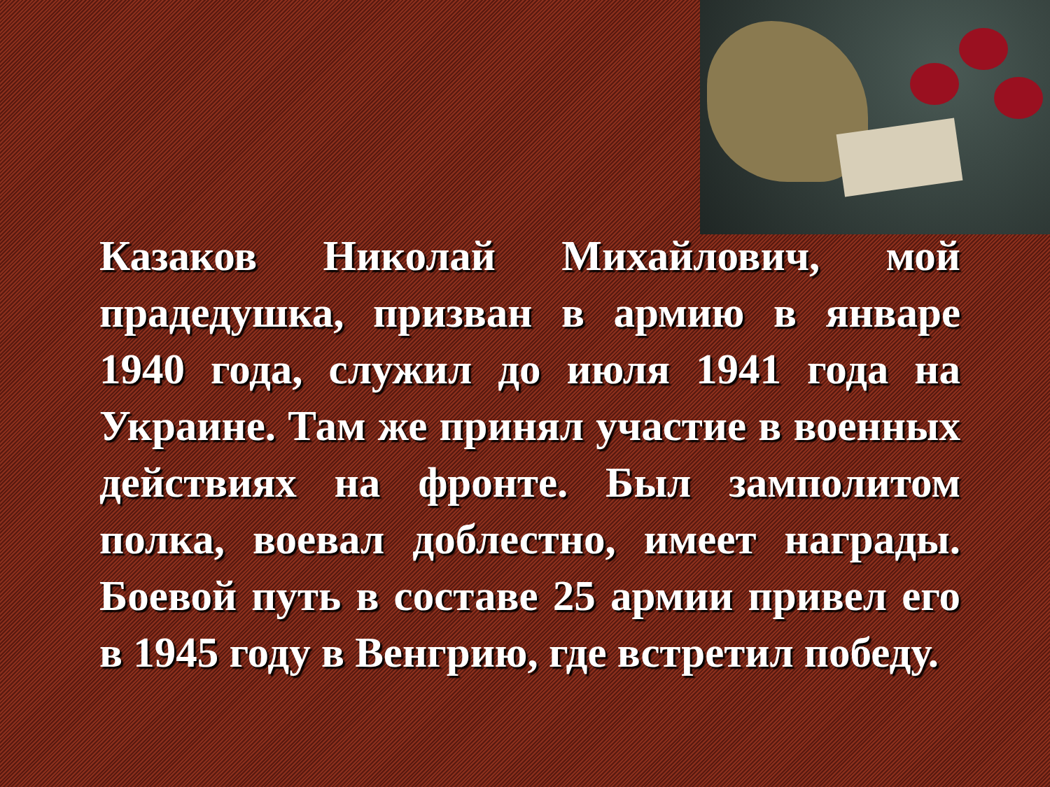Казаков Николай Михайлович, мой прадедушка, призван в армию в январе 1940 года, служил до июля 1941 года на Украине. Там же принял участие в военных действиях на фронте. Был замполитом полка, воевал доблестно, имеет награды. Боевой путь в составе 25 армии привел его в 1945 году в Венгрию, где встретил победу.